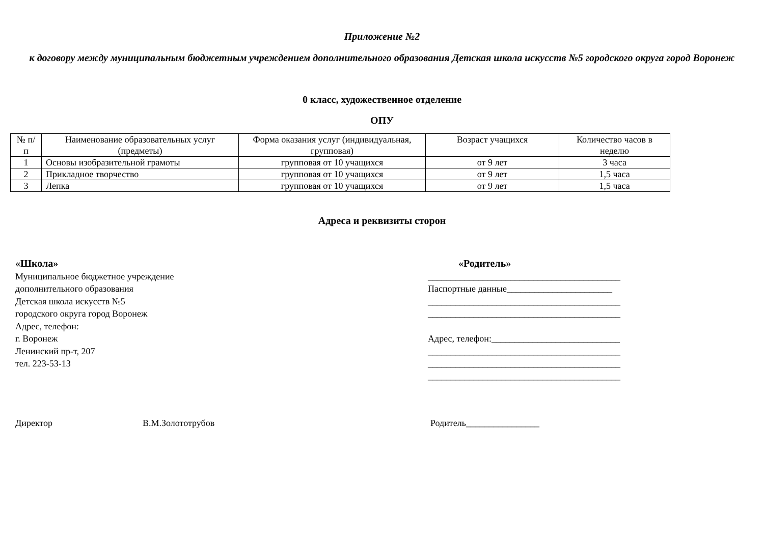Приложение №2
к договору между муниципальным бюджетным учреждением дополнительного образования Детская школа искусств №5 городского округа город Воронеж
0 класс, художественное отделение
ОПУ
| № п/п | Наименование образовательных услуг (предметы) | Форма оказания услуг (индивидуальная, групповая) | Возраст учащихся | Количество часов в неделю |
| 1 | Основы изобразительной грамоты | групповая от 10 учащихся | от 9 лет | 3 часа |
| 2 | Прикладное творчество | групповая от 10 учащихся | от 9 лет | 1,5 часа |
| 3 | Лепка | групповая от 10 учащихся | от 9 лет | 1,5 часа |
Адреса и реквизиты сторон
«Школа»
Муниципальное бюджетное учреждение
дополнительного образования
Детская школа искусств №5
городского округа город Воронеж
Адрес, телефон:
г. Воронеж
Ленинский пр-т, 207
тел. 223-53-13
«Родитель»
__________________________________________
Паспортные данные_______________________
__________________________________________
__________________________________________
Адрес, телефон:____________________________
__________________________________________
__________________________________________
__________________________________________
Директор В.М.Золототрубов Родитель________________